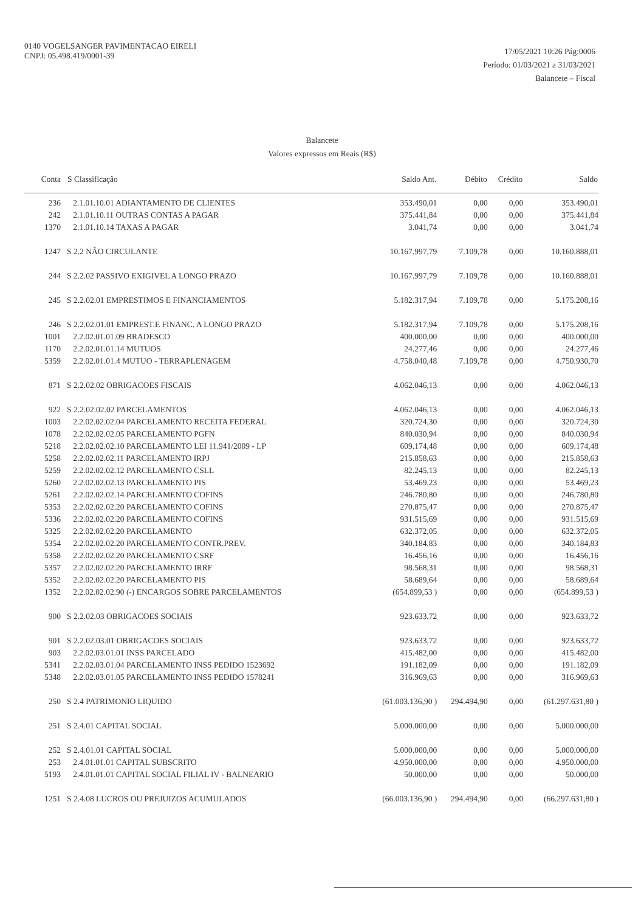0140 VOGELSANGER PAVIMENTACAO EIRELI
CNPJ: 05.498.419/0001-39
17/05/2021 10:26 Pág:0006
Período: 01/03/2021 a 31/03/2021
Balancete – Fiscal
Balancete
Valores expressos em Reais (R$)
| Conta | S Classificação | Saldo Ant. | Débito | Crédito | Saldo |
| --- | --- | --- | --- | --- | --- |
| 236 | 2.1.01.10.01 ADIANTAMENTO DE CLIENTES | 353.490,01 | 0,00 | 0,00 | 353.490,01 |
| 242 | 2.1.01.10.11 OUTRAS CONTAS A PAGAR | 375.441,84 | 0,00 | 0,00 | 375.441,84 |
| 1370 | 2.1.01.10.14 TAXAS A PAGAR | 3.041,74 | 0,00 | 0,00 | 3.041,74 |
| 1247 | S 2.2 NÃO CIRCULANTE | 10.167.997,79 | 7.109,78 | 0,00 | 10.160.888,01 |
| 244 | S 2.2.02 PASSIVO EXIGIVEL A LONGO PRAZO | 10.167.997,79 | 7.109,78 | 0,00 | 10.160.888,01 |
| 245 | S 2.2.02.01 EMPRESTIMOS E FINANCIAMENTOS | 5.182.317,94 | 7.109,78 | 0,00 | 5.175.208,16 |
| 246 | S 2.2.02.01.01 EMPREST.E FINANC. A LONGO PRAZO | 5.182.317,94 | 7.109,78 | 0,00 | 5.175.208,16 |
| 1001 | 2.2.02.01.01.09 BRADESCO | 400.000,00 | 0,00 | 0,00 | 400.000,00 |
| 1170 | 2.2.02.01.01.14 MUTUOS | 24.277,46 | 0,00 | 0,00 | 24.277,46 |
| 5359 | 2.2.02.01.01.4 MUTUO - TERRAPLENAGEM | 4.758.040,48 | 7.109,78 | 0,00 | 4.750.930,70 |
| 871 | S 2.2.02.02 OBRIGACOES FISCAIS | 4.062.046,13 | 0,00 | 0,00 | 4.062.046,13 |
| 922 | S 2.2.02.02.02 PARCELAMENTOS | 4.062.046,13 | 0,00 | 0,00 | 4.062.046,13 |
| 1003 | 2.2.02.02.02.04 PARCELAMENTO RECEITA FEDERAL | 320.724,30 | 0,00 | 0,00 | 320.724,30 |
| 1078 | 2.2.02.02.02.05 PARCELAMENTO PGFN | 840.030,94 | 0,00 | 0,00 | 840.030,94 |
| 5218 | 2.2.02.02.02.10 PARCELAMENTO LEI 11.941/2009 - LP | 609.174,48 | 0,00 | 0,00 | 609.174,48 |
| 5258 | 2.2.02.02.02.11 PARCELAMENTO IRPJ | 215.858,63 | 0,00 | 0,00 | 215.858,63 |
| 5259 | 2.2.02.02.02.12 PARCELAMENTO CSLL | 82.245,13 | 0,00 | 0,00 | 82.245,13 |
| 5260 | 2.2.02.02.02.13 PARCELAMENTO PIS | 53.469,23 | 0,00 | 0,00 | 53.469,23 |
| 5261 | 2.2.02.02.02.14 PARCELAMENTO COFINS | 246.780,80 | 0,00 | 0,00 | 246.780,80 |
| 5353 | 2.2.02.02.02.20 PARCELAMENTO COFINS | 270.875,47 | 0,00 | 0,00 | 270.875,47 |
| 5336 | 2.2.02.02.02.20 PARCELAMENTO COFINS | 931.515,69 | 0,00 | 0,00 | 931.515,69 |
| 5325 | 2.2.02.02.02.20 PARCELAMENTO | 632.372,05 | 0,00 | 0,00 | 632.372,05 |
| 5354 | 2.2.02.02.02.20 PARCELAMENTO CONTR.PREV. | 340.184,83 | 0,00 | 0,00 | 340.184,83 |
| 5358 | 2.2.02.02.02.20 PARCELAMENTO CSRF | 16.456,16 | 0,00 | 0,00 | 16.456,16 |
| 5357 | 2.2.02.02.02.20 PARCELAMENTO IRRF | 98.568,31 | 0,00 | 0,00 | 98.568,31 |
| 5352 | 2.2.02.02.02.20 PARCELAMENTO PIS | 58.689,64 | 0,00 | 0,00 | 58.689,64 |
| 1352 | 2.2.02.02.02.90 (-) ENCARGOS SOBRE PARCELAMENTOS | (654.899,53 ) | 0,00 | 0,00 | (654.899,53 ) |
| 900 | S 2.2.02.03 OBRIGACOES SOCIAIS | 923.633,72 | 0,00 | 0,00 | 923.633,72 |
| 901 | S 2.2.02.03.01 OBRIGACOES SOCIAIS | 923.633,72 | 0,00 | 0,00 | 923.633,72 |
| 903 | 2.2.02.03.01.01 INSS PARCELADO | 415.482,00 | 0,00 | 0,00 | 415.482,00 |
| 5341 | 2.2.02.03.01.04 PARCELAMENTO INSS PEDIDO 1523692 | 191.182,09 | 0,00 | 0,00 | 191.182,09 |
| 5348 | 2.2.02.03.01.05 PARCELAMENTO INSS PEDIDO 1578241 | 316.969,63 | 0,00 | 0,00 | 316.969,63 |
| 250 | S 2.4 PATRIMONIO LIQUIDO | (61.003.136,90 ) | 294.494,90 | 0,00 | (61.297.631,80 ) |
| 251 | S 2.4.01 CAPITAL SOCIAL | 5.000.000,00 | 0,00 | 0,00 | 5.000.000,00 |
| 252 | S 2.4.01.01 CAPITAL SOCIAL | 5.000.000,00 | 0,00 | 0,00 | 5.000.000,00 |
| 253 | 2.4.01.01.01 CAPITAL SUBSCRITO | 4.950.000,00 | 0,00 | 0,00 | 4.950.000,00 |
| 5193 | 2.4.01.01.01 CAPITAL SOCIAL FILIAL IV - BALNEARIO | 50.000,00 | 0,00 | 0,00 | 50.000,00 |
| 1251 | S 2.4.08 LUCROS OU PREJUIZOS ACUMULADOS | (66.003.136,90 ) | 294.494,90 | 0,00 | (66.297.631,80 ) |